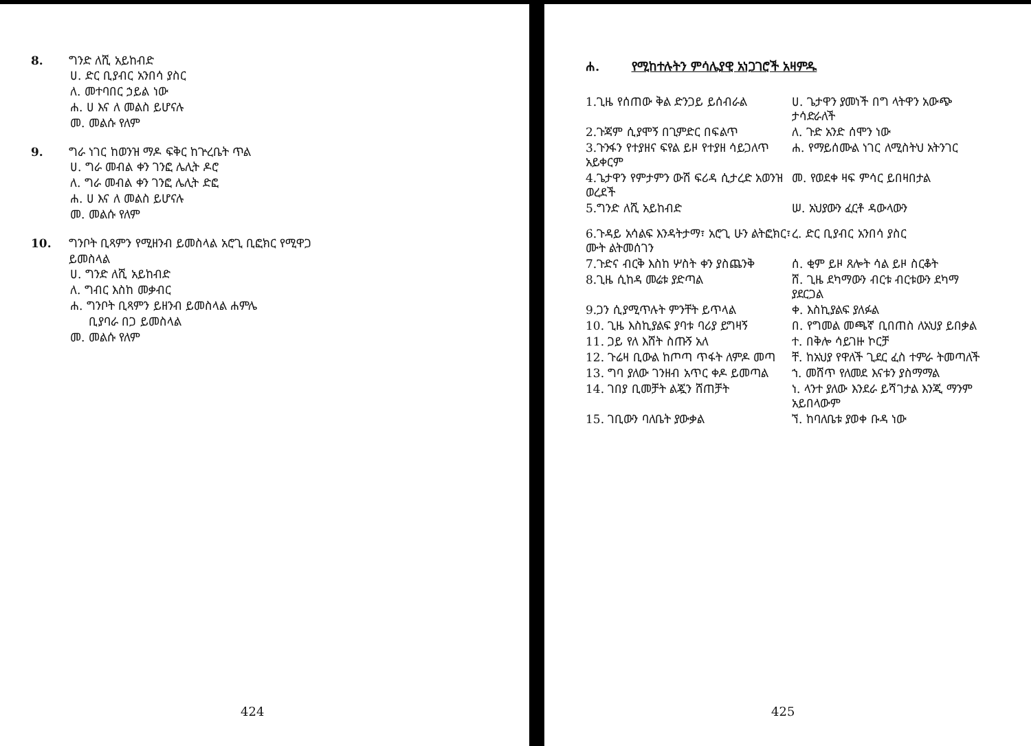8. ግንድ ለሺ አይከብድ
ሀ. ድር ቢያብር አንበሳ ያስር
ለ. መተባበር ኃይል ነው
ሐ. ሀ እና ለ መልስ ይሆናሉ
መ. መልሱ የለም
9. ግራ ነገር ከወንዝ ማዶ ፍቅር ከጕረቤት ጥል
ሀ. ግራ መብል ቀን ገንፎ ሌሊት ዶሮ
ለ. ግራ መብል ቀን ገንፎ ሌሊት ድፎ
ሐ. ሀ እና ለ መልስ ይሆናሉ
መ. መልሱ የለም
10. ግንቦት ቢጻምን የሚዘንብ ይመስላል አሮጊ ቢፎክር የሚዋጋ
ይመስላል
ሀ. ግንድ ለሺ አይከብድ
ለ. ግብር እስከ መቃብር
ሐ. ግንቦት ቢጻምን ይዘንብ ይመስላል ሐምሌ
ቢያባራ በጋ ይመስላል
መ. መልሱ የለም
424
ሐ. የሚከተሉትን ምሳሌያዊ አነጋገሮች አዛምዱ
1.ጊዜ የሰጠው ቅል ድንጋይ ይሰብራል ሀ. ጌታዋን ያመነች በግ ላትዋን አውጭ ታሳድራለች
2.ጉጃም ሲያሞኝ በጊምድር በፍልጥ ለ. ጉድ አንድ ሰሞን ነው
3.ጉንፋን የተያዘና ፍየል ይዞ የተያዘ ሳይጋለጥ አይቀርም
ሐ. የማይሰሙል ነገር ለሚስትህ አትንገር
4.ጌታዋን የምታምን ውሽ ፍሪዳ ሲታረድ አወንዝ ወረደች
መ. የወደቀ ዛፍ ምሳር ይበዛበታል
5.ግንድ ለሺ አይከብድ ሠ. አህያውን ፈርቶ ዳውላውን
6.ጉዳይ አሳልፍ እንዳትታማ፣ አሮጊ ሁን ልትፎክር፣ ሙት ልትመሰገን
ረ. ድር ቢያብር አንበሳ ያስር
7.ጉድና ብርቅ እስከ ሦስት ቀን ያስጨንቅ ሰ. ቂም ይዞ ጸሎት ሳል ይዞ ስርቆት
8.ጊዜ ሲከዳ መሬቱ ያድጣል ሸ. ጊዜ ደካማውን ብርቱ ብርቱውን ደካማ ያደርጋል
9.ጋን ሲያሚጥሉት ምንቸት ይጥላል ቀ. እስኪያልፍ ያለፉል
10. ጊዜ እስኪያልፍ ያባቱ ባሪያ ይግዛኝ በ. የግመል መጫኛ ቢበጠስ ለአህያ ይበቃል
11. ጋይ የለ እሸት ስጡኝ አለ ተ. በቅሎ ሳይገዙ ኮርቻ
12. ጉሬዛ ቢውል ከጦጣ ጥፋት ለምዶ መጣ ቸ. ከአህያ የዋለች ጊደር ፈስ ተምራ ትመጣለች
13. ግባ ያለው ገንዘብ አጥር ቀዶ ይመጣል ኀ. መሸጥ የለመደ እናቱን ያስማማል
14. ገበያ ቢመቻት ልጇን ሸጠቻት ነ. ላንተ ያለው እንደራ ይሻገታል እንጂ ማንም አይበላውም
15. ገቢውን ባለቤት ያውቃል ኘ. ከባለቤቱ ያወቀ ቡዳ ነው
425